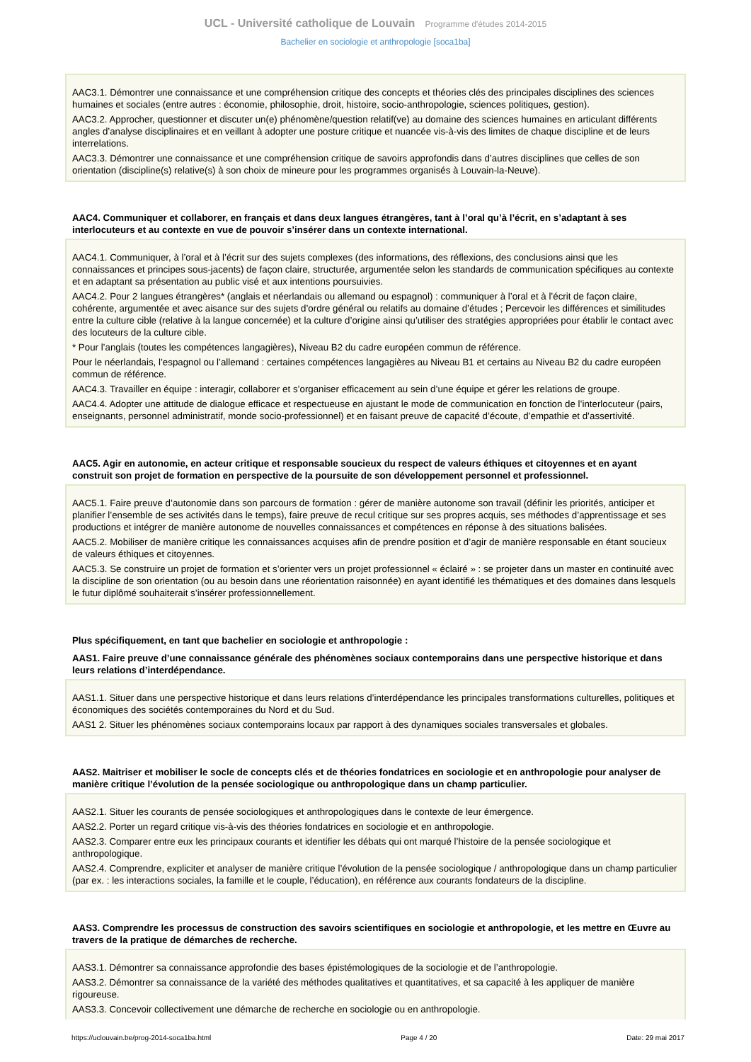UCL - Université catholique de Louvain Programme d'études 2014-2015
Bachelier en sociologie et anthropologie [soca1ba]
AAC3.1. Démontrer une connaissance et une compréhension critique des concepts et théories clés des principales disciplines des sciences humaines et sociales (entre autres : économie, philosophie, droit, histoire, socio-anthropologie, sciences politiques, gestion).
AAC3.2. Approcher, questionner et discuter un(e) phénomène/question relatif(ve) au domaine des sciences humaines en articulant différents angles d’analyse disciplinaires et en veillant à adopter une posture critique et nuancée vis-à-vis des limites de chaque discipline et de leurs interrelations.
AAC3.3. Démontrer une connaissance et une compréhension critique de savoirs approfondis dans d’autres disciplines que celles de son orientation (discipline(s) relative(s) à son choix de mineure pour les programmes organisés à Louvain-la-Neuve).
AAC4. Communiquer et collaborer, en français et dans deux langues étrangères, tant à l’oral qu’à l’écrit, en s’adaptant à ses interlocuteurs et au contexte en vue de pouvoir s’insérer dans un contexte international.
AAC4.1. Communiquer, à l’oral et à l’écrit sur des sujets complexes (des informations, des réflexions, des conclusions ainsi que les connaissances et principes sous-jacents) de façon claire, structurée, argumentée selon les standards de communication spécifiques au contexte et en adaptant sa présentation au public visé et aux intentions poursuivies.
AAC4.2. Pour 2 langues étrangères* (anglais et néerlandais ou allemand ou espagnol) : communiquer à l’oral et à l’écrit de façon claire, cohérente, argumentée et avec aisance sur des sujets d’ordre général ou relatifs au domaine d’études ; Percevoir les différences et similitudes entre la culture cible (relative à la langue concernée) et la culture d’origine ainsi qu’utiliser des stratégies appropriées pour établir le contact avec des locuteurs de la culture cible.
* Pour l’anglais (toutes les compétences langagières), Niveau B2 du cadre européen commun de référence.
Pour le néerlandais, l’espagnol ou l’allemand : certaines compétences langagières au Niveau B1 et certains au Niveau B2 du cadre européen commun de référence.
AAC4.3. Travailler en équipe : interagir, collaborer et s’organiser efficacement au sein d’une équipe et gérer les relations de groupe.
AAC4.4. Adopter une attitude de dialogue efficace et respectueuse en ajustant le mode de communication en fonction de l’interlocuteur (pairs, enseignants, personnel administratif, monde socio-professionnel) et en faisant preuve de capacité d’écoute, d’empathie et d’assertivité.
AAC5. Agir en autonomie, en acteur critique et responsable soucieux du respect de valeurs éthiques et citoyennes et en ayant construit son projet de formation en perspective de la poursuite de son développement personnel et professionnel.
AAC5.1. Faire preuve d’autonomie dans son parcours de formation : gérer de manière autonome son travail (définir les priorités, anticiper et planifier l’ensemble de ses activités dans le temps), faire preuve de recul critique sur ses propres acquis, ses méthodes d’apprentissage et ses productions et intégrer de manière autonome de nouvelles connaissances et compétences en réponse à des situations balisées.
AAC5.2. Mobiliser de manière critique les connaissances acquises afin de prendre position et d’agir de manière responsable en étant soucieux de valeurs éthiques et citoyennes.
AAC5.3. Se construire un projet de formation et s’orienter vers un projet professionnel « éclairé » : se projeter dans un master en continuité avec la discipline de son orientation (ou au besoin dans une réorientation raisonnée) en ayant identifié les thématiques et des domaines dans lesquels le futur diplômé souhaiterait s’insérer professionnellement.
Plus spécifiquement, en tant que bachelier en sociologie et anthropologie :
AAS1. Faire preuve d’une connaissance générale des phénomènes sociaux contemporains dans une perspective historique et dans leurs relations d’interdépendance.
AAS1.1. Situer dans une perspective historique et dans leurs relations d’interdépendance les principales transformations culturelles, politiques et économiques des sociétés contemporaines du Nord et du Sud.
AAS1 2. Situer les phénomènes sociaux contemporains locaux par rapport à des dynamiques sociales transversales et globales.
AAS2. Maitriser et mobiliser le socle de concepts clés et de théories fondatrices en sociologie et en anthropologie pour analyser de manière critique l’évolution de la pensée sociologique ou anthropologique dans un champ particulier.
AAS2.1. Situer les courants de pensée sociologiques et anthropologiques dans le contexte de leur émergence.
AAS2.2. Porter un regard critique vis-à-vis des théories fondatrices en sociologie et en anthropologie.
AAS2.3. Comparer entre eux les principaux courants et identifier les débats qui ont marqué l’histoire de la pensée sociologique et anthropologique.
AAS2.4. Comprendre, expliciter et analyser de manière critique l’évolution de la pensée sociologique / anthropologique dans un champ particulier (par ex. : les interactions sociales, la famille et le couple, l’éducation), en référence aux courants fondateurs de la discipline.
AAS3. Comprendre les processus de construction des savoirs scientifiques en sociologie et anthropologie, et les mettre en Œuvre au travers de la pratique de démarches de recherche.
AAS3.1. Démontrer sa connaissance approfondie des bases épistémologiques de la sociologie et de l’anthropologie.
AAS3.2. Démontrer sa connaissance de la variété des méthodes qualitatives et quantitatives, et sa capacité à les appliquer de manière rigoureuse.
AAS3.3. Concevoir collectivement une démarche de recherche en sociologie ou en anthropologie.
https://uclouvain.be/prog-2014-soca1ba.html Page 4 / 20 Date: 29 mai 2017